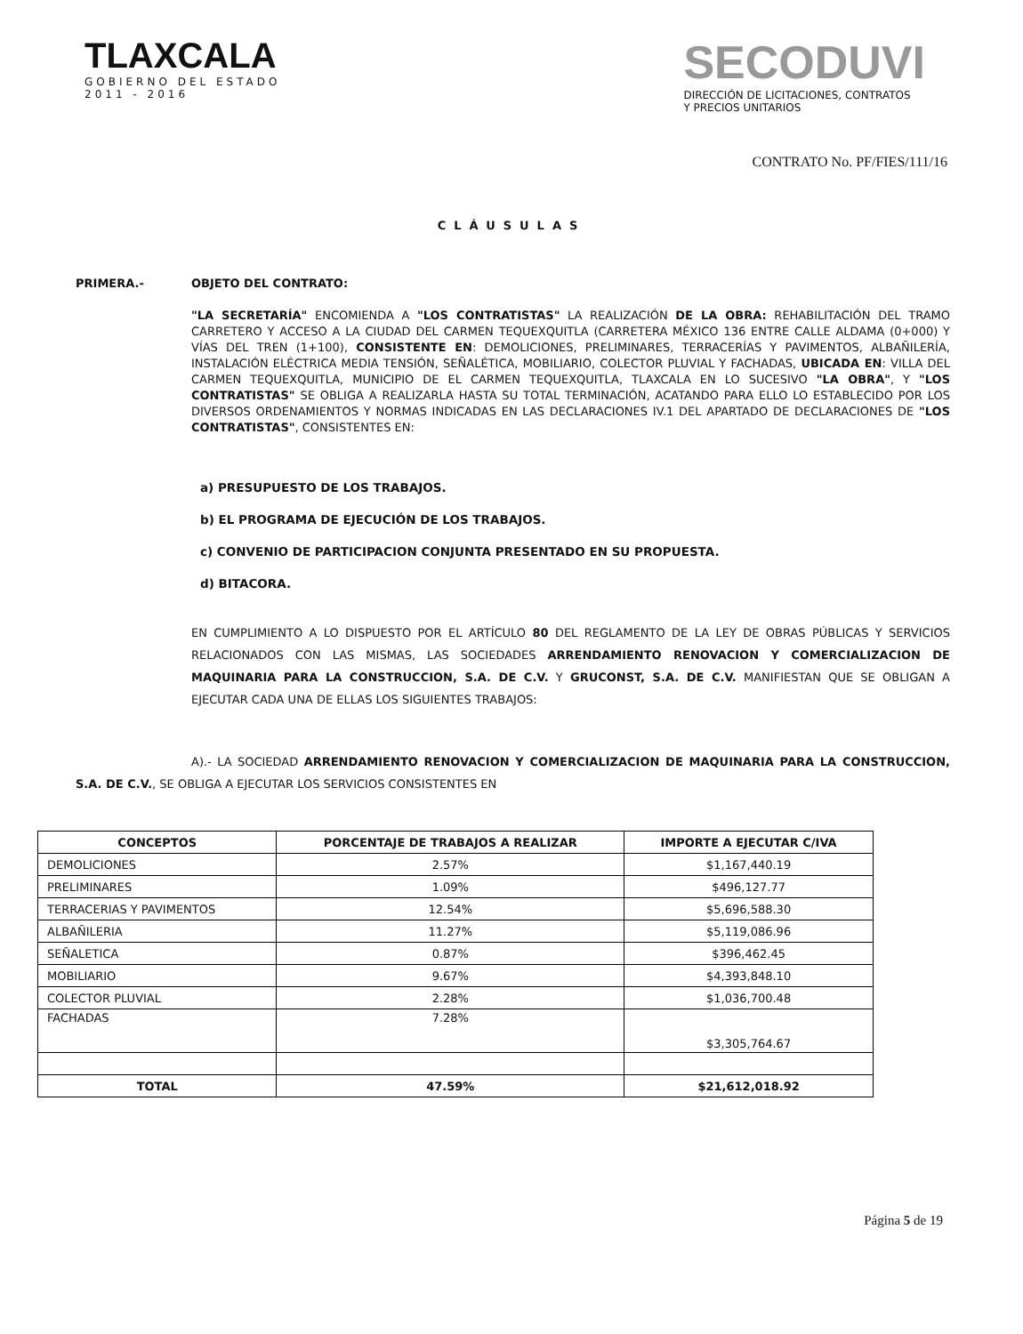TLAXCALA
GOBIERNO DEL ESTADO
2011 - 2016
SECODUVI
DIRECCIÓN DE LICITACIONES, CONTRATOS
Y PRECIOS UNITARIOS
CONTRATO No. PF/FIES/111/16
CLÁUSULAS
PRIMERA.- OBJETO DEL CONTRATO:
"LA SECRETARÍA" ENCOMIENDA A "LOS CONTRATISTAS" LA REALIZACIÓN DE LA OBRA: REHABILITACIÓN DEL TRAMO CARRETERO Y ACCESO A LA CIUDAD DEL CARMEN TEQUEXQUITLA (CARRETERA MÉXICO 136 ENTRE CALLE ALDAMA (0+000) Y VÍAS DEL TREN (1+100), CONSISTENTE EN: DEMOLICIONES, PRELIMINARES, TERRACERÍAS Y PAVIMENTOS, ALBAÑILERÍA, INSTALACIÓN ELÉCTRICA MEDIA TENSIÓN, SEÑALÉTICA, MOBILIARIO, COLECTOR PLUVIAL Y FACHADAS, UBICADA EN: VILLA DEL CARMEN TEQUEXQUITLA, MUNICIPIO DE EL CARMEN TEQUEXQUITLA, TLAXCALA EN LO SUCESIVO "LA OBRA", Y "LOS CONTRATISTAS" SE OBLIGA A REALIZARLA HASTA SU TOTAL TERMINACIÓN, ACATANDO PARA ELLO LO ESTABLECIDO POR LOS DIVERSOS ORDENAMIENTOS Y NORMAS INDICADAS EN LAS DECLARACIONES IV.1 DEL APARTADO DE DECLARACIONES DE "LOS CONTRATISTAS", CONSISTENTES EN:
a) PRESUPUESTO DE LOS TRABAJOS.
b) EL PROGRAMA DE EJECUCIÓN DE LOS TRABAJOS.
c) CONVENIO DE PARTICIPACION CONJUNTA PRESENTADO EN SU PROPUESTA.
d) BITACORA.
EN CUMPLIMIENTO A LO DISPUESTO POR EL ARTÍCULO 80 DEL REGLAMENTO DE LA LEY DE OBRAS PÚBLICAS Y SERVICIOS RELACIONADOS CON LAS MISMAS, LAS SOCIEDADES ARRENDAMIENTO RENOVACION Y COMERCIALIZACION DE MAQUINARIA PARA LA CONSTRUCCION, S.A. DE C.V. Y GRUCONST, S.A. DE C.V. MANIFIESTAN QUE SE OBLIGAN A EJECUTAR CADA UNA DE ELLAS LOS SIGUIENTES TRABAJOS:
A).- LA SOCIEDAD ARRENDAMIENTO RENOVACION Y COMERCIALIZACION DE MAQUINARIA PARA LA CONSTRUCCION, S.A. DE C.V., SE OBLIGA A EJECUTAR LOS SERVICIOS CONSISTENTES EN
| CONCEPTOS | PORCENTAJE DE TRABAJOS A REALIZAR | IMPORTE A EJECUTAR C/IVA |
| --- | --- | --- |
| DEMOLICIONES | 2.57% | $1,167,440.19 |
| PRELIMINARES | 1.09% | $496,127.77 |
| TERRACERIAS Y PAVIMENTOS | 12.54% | $5,696,588.30 |
| ALBAÑILERIA | 11.27% | $5,119,086.96 |
| SEÑALETICA | 0.87% | $396,462.45 |
| MOBILIARIO | 9.67% | $4,393,848.10 |
| COLECTOR PLUVIAL | 2.28% | $1,036,700.48 |
| FACHADAS | 7.28% | $3,305,764.67 |
| TOTAL | 47.59% | $21,612,018.92 |
Página 5 de 19